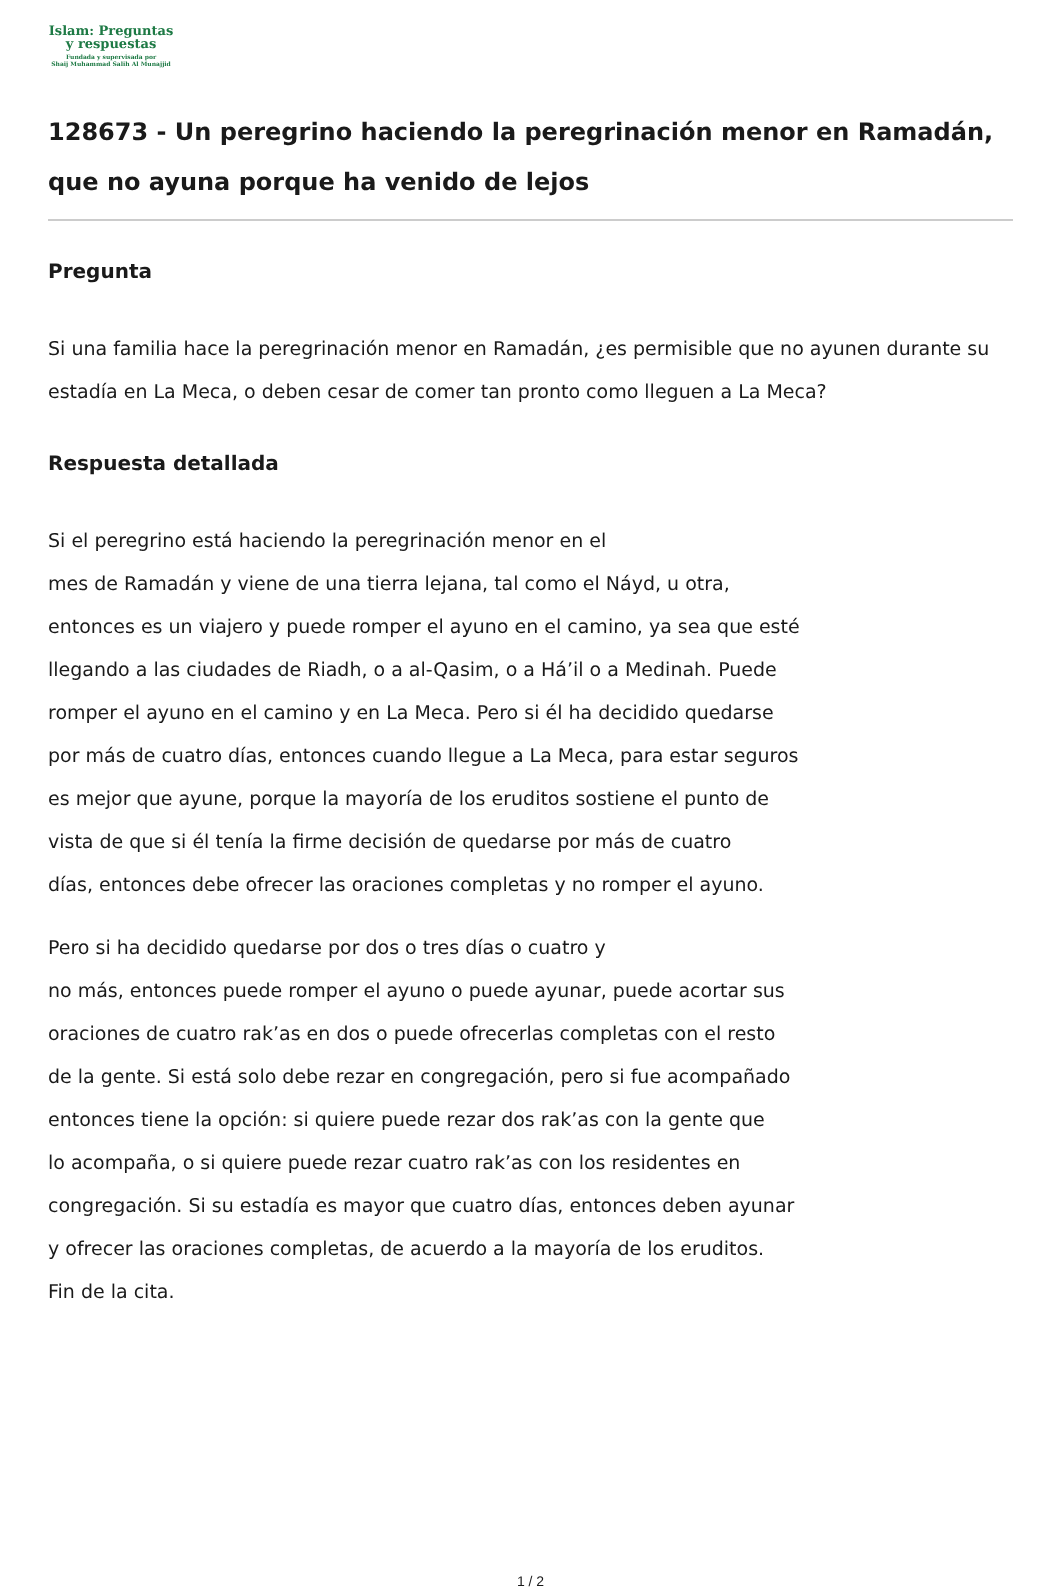Islam: Preguntas
y respuestas
Fundada y supervisada por
Shaij Muhammad Salih Al Munajjid
128673 - Un peregrino haciendo la peregrinación menor en Ramadán, que no ayuna porque ha venido de lejos
Pregunta
Si una familia hace la peregrinación menor en Ramadán, ¿es permisible que no ayunen durante su estadía en La Meca, o deben cesar de comer tan pronto como lleguen a La Meca?
Respuesta detallada
Si el peregrino está haciendo la peregrinación menor en el
mes de Ramadán y viene de una tierra lejana, tal como el Náyd, u otra,
entonces es un viajero y puede romper el ayuno en el camino, ya sea que esté
llegando a las ciudades de Riadh, o a al-Qasim, o a Há’il o a Medinah. Puede
romper el ayuno en el camino y en La Meca. Pero si él ha decidido quedarse
por más de cuatro días, entonces cuando llegue a La Meca, para estar seguros
es mejor que ayune, porque la mayoría de los eruditos sostiene el punto de
vista de que si él tenía la firme decisión de quedarse por más de cuatro
días, entonces debe ofrecer las oraciones completas y no romper el ayuno.
Pero si ha decidido quedarse por dos o tres días o cuatro y
no más, entonces puede romper el ayuno o puede ayunar, puede acortar sus
oraciones de cuatro rak’as en dos o puede ofrecerlas completas con el resto
de la gente. Si está solo debe rezar en congregación, pero si fue acompañado
entonces tiene la opción: si quiere puede rezar dos rak’as con la gente que
lo acompaña, o si quiere puede rezar cuatro rak’as con los residentes en
congregación. Si su estadía es mayor que cuatro días, entonces deben ayunar
y ofrecer las oraciones completas, de acuerdo a la mayoría de los eruditos.
Fin de la cita.
1 / 2